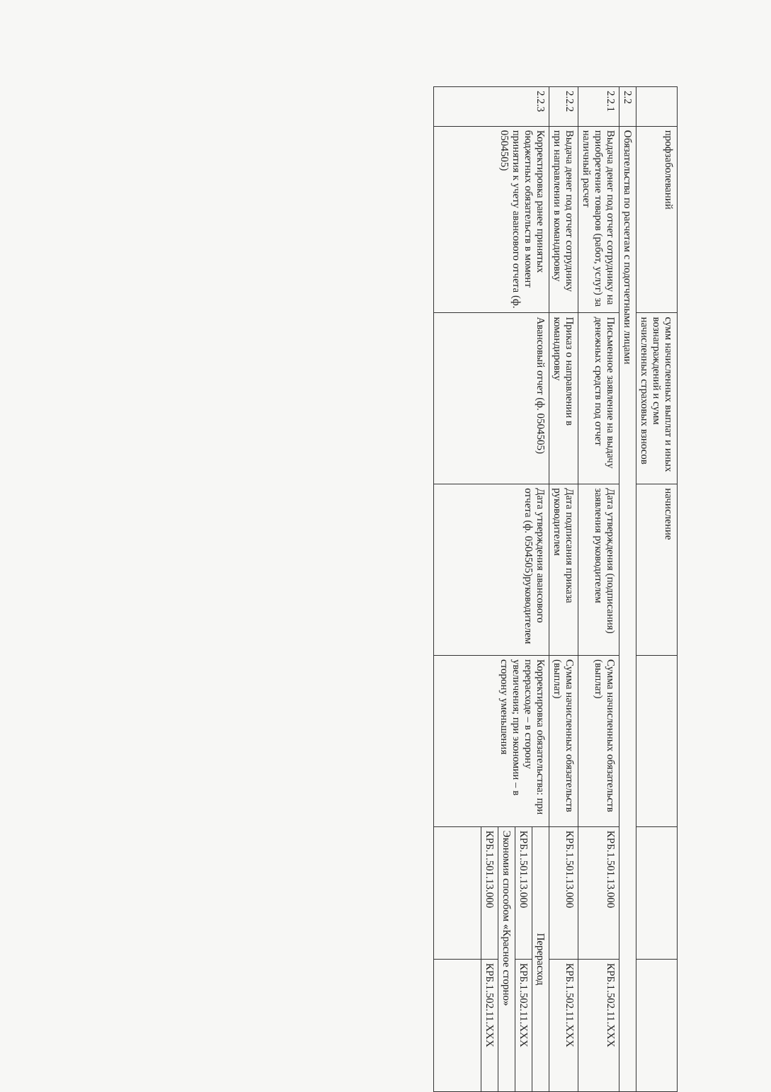| | профзаболеваний | сумм начисленных выплат и иных вознаграждений и сумм начисленных страховых взносов | начисление | | | |
| 2.2 | Обязательства по расчетам с подотчетными лицами | | | | | |
| 2.2.1 | Выдача денег под отчет сотруднику на приобретение товаров (работ, услуг) за наличный расчет | Письменное заявление на выдачу денежных средств под отчет | Дата утверждения (подписания) заявления руководителем | Сумма начисленных обязательств (выплат) | КРБ.1.501.13.000 | КРБ.1.502.11.XXX |
| 2.2.2 | Выдача денег под отчет сотруднику при направлении в командировку | Приказ о направлении в командировку | Дата подписания приказа руководителем | Сумма начисленных обязательств (выплат) | КРБ.1.501.13.000 | КРБ.1.502.11.XXX |
| 2.2.3 | Корректировка ранее принятых бюджетных обязательств в момент принятия к учету авансового отчета (ф. 0504505) | Авансовый отчет (ф. 0504505) | Дата утверждения авансового отчета (ф. 0504505)руководителем | Корректировка обязательства: при перерасходе – в сторону увеличения; при экономии – в сторону уменьшения | Перерасход | |
| | | | | | КРБ.1.501.13.000 | КРБ.1.502.11.XXX |
| | | | | | Экономия способом «Красное сторно» | |
| | | | | | КРБ.1.501.13.000 | КРБ.1.502.11.XXX |